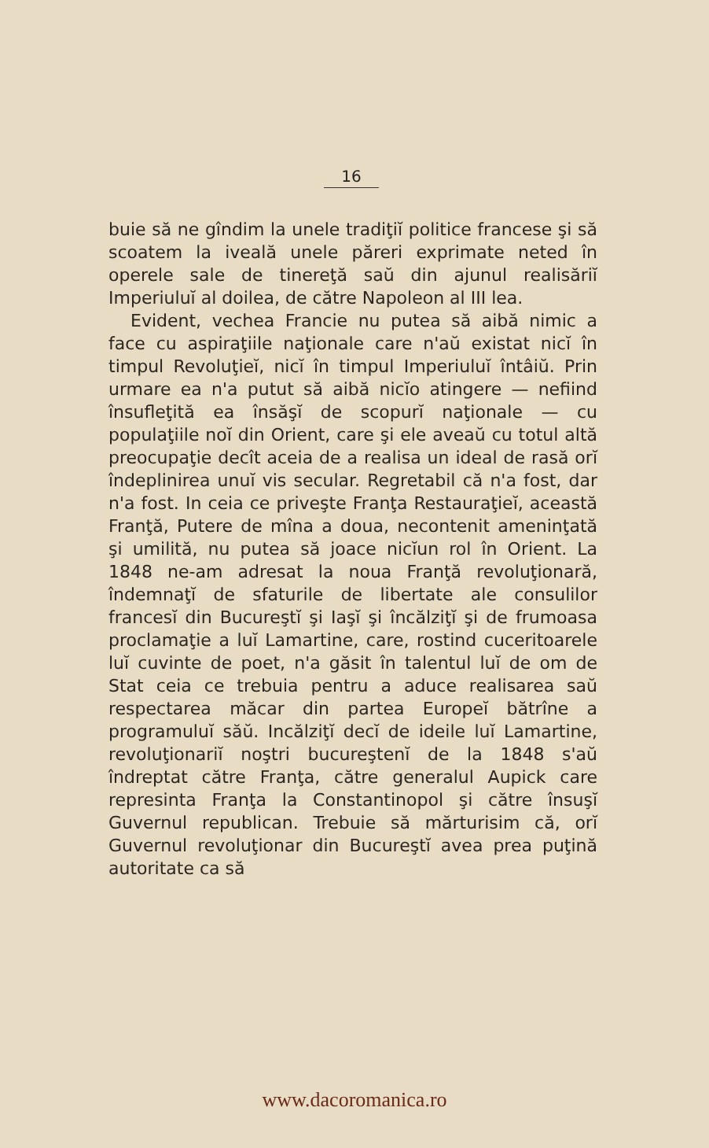16
buie să ne gîndim la unele tradiţiĭ politice francese şi să scoatem la iveală unele păreri exprimate neted în operele sale de tinereţă saŭ din ajunul realisăriĭ Imperiuluĭ al doilea, de către Napoleon al III lea.
Evident, vechea Francie nu putea să aibă nimic a face cu aspiraţiile naţionale care n'aŭ existat nicĭ în timpul Revoluţieĭ, nicĭ în timpul Imperiuluĭ întâiŭ. Prin urmare ea n'a putut să aibă nicĭo atingere — nefiind însufleţită ea însăşĭ de scopurĭ naţionale — cu populaţiile noĭ din Orient, care şi ele aveaŭ cu totul altă preocupaţie decît aceia de a realisa un ideal de rasă orĭ îndeplinirea unuĭ vis secular. Regretabil că n'a fost, dar n'a fost. In ceia ce priveşte Franţa Restauraţieĭ, această Franţă, Putere de mîna a doua, necontenit ameninţată şi umilită, nu putea să joace nicĭun rol în Orient. La 1848 ne-am adresat la noua Franţă revoluţionară, îndemnaţĭ de sfaturile de libertate ale consulilor francesĭ din Bucureştĭ şi Iaşĭ şi încălziţĭ şi de frumoasa proclamaţie a luĭ Lamartine, care, rostind cuceritoarele luĭ cuvinte de poet, n'a găsit în talentul luĭ de om de Stat ceia ce trebuia pentru a aduce realisarea saŭ respectarea măcar din partea Europeĭ bătrîne a programuluĭ săŭ. Incălziţĭ decĭ de ideile luĭ Lamartine, revoluţionariĭ noştri bucureştenĭ de la 1848 s'aŭ îndreptat către Franţa, către generalul Aupick care represinta Franţa la Constantinopol şi către însuşĭ Guvernul republican. Trebuie să mărturisim că, orĭ Guvernul revoluţionar din Bucureştĭ avea prea puţină autoritate ca să
www.dacoromanica.ro